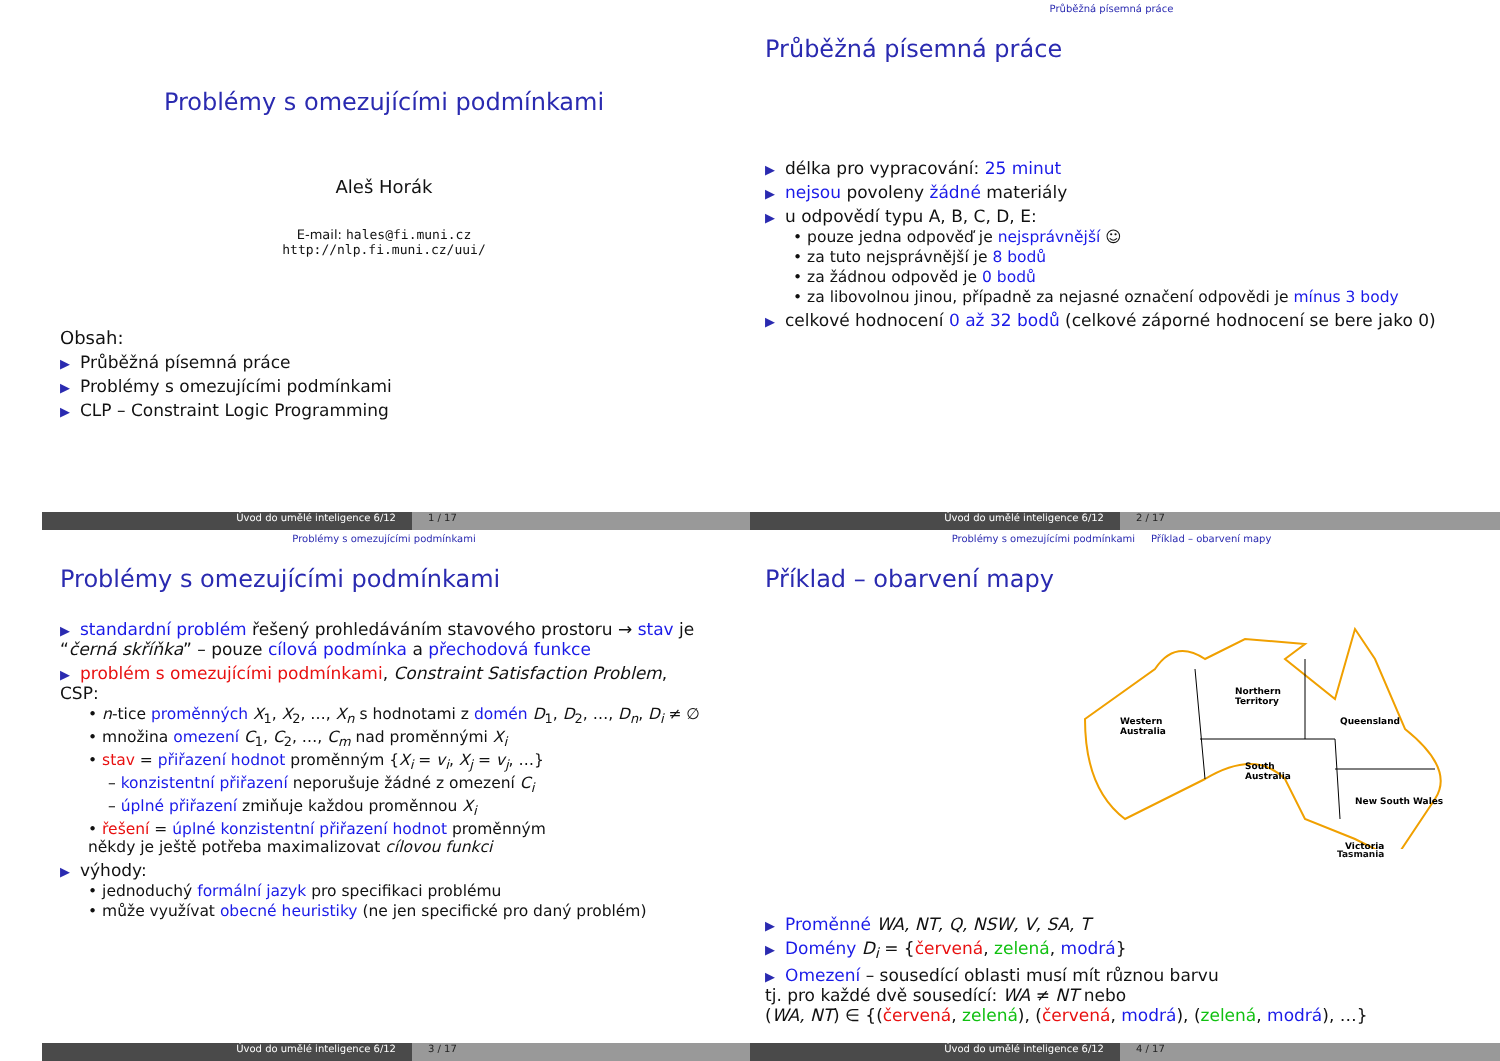Problémy s omezujícími podmínkami
Aleš Horák
E-mail: hales@fi.muni.cz
http://nlp.fi.muni.cz/uui/
Obsah:
Průběžná písemná práce
Problémy s omezujícími podmínkami
CLP – Constraint Logic Programming
Úvod do umělé inteligence 6/12 1 / 17
Průběžná písemná práce
Průběžná písemná práce
délka pro vypracování: 25 minut
nejsou povoleny žádné materiály
u odpovědí typu A, B, C, D, E:
• pouze jedna odpověď je nejsprávnější ☺
• za tuto nejsprávnější je 8 bodů
• za žádnou odpověd je 0 bodů
• za libovolnou jinou, případně za nejasné označení odpovědi je mínus 3 body
celkové hodnocení 0 až 32 bodů (celkové záporné hodnocení se bere jako 0)
Úvod do umělé inteligence 6/12 2 / 17
Problémy s omezujícími podmínkami
Problémy s omezujícími podmínkami
standardní problém řešený prohledáváním stavového prostoru → stav je “černá skříňka” – pouze cílová podmínka a přechodová funkce
problém s omezujícími podmínkami, Constraint Satisfaction Problem, CSP:
• n-tice proměnných X<sub>1</sub>, X<sub>2</sub>, …, X<sub>n</sub> s hodnotami z domén D<sub>1</sub>, D<sub>2</sub>, …, D<sub>n</sub>, D<sub>i</sub> ≠ ∅
• množina omezení C<sub>1</sub>, C<sub>2</sub>, …, C<sub>m</sub> nad proměnnými X<sub>i</sub>
• stav = přiřazení hodnot proměnným {X<sub>i</sub> = v<sub>i</sub>, X<sub>j</sub> = v<sub>j</sub>, …}
– konzistentní přiřazení neporušuje žádné z omezení C<sub>i</sub>
– úplné přiřazení zmiňuje každou proměnnou X<sub>i</sub>
• řešení = úplné konzistentní přiřazení hodnot proměnným
někdy je ještě potřeba maximalizovat cílovou funkci
výhody:
• jednoduchý formální jazyk pro specifikaci problému
• může využívat obecné heuristiky (ne jen specifické pro daný problém)
Úvod do umělé inteligence 6/12 3 / 17
Problémy s omezujícími podmínkami Příklad – obarvení mapy
Příklad – obarvení mapy
Western
Australia
Northern
Territory
Queensland
South
Australia
New South Wales
Victoria
Tasmania
Proměnné WA, NT, Q, NSW, V, SA, T
Domény D<sub>i</sub> = {červená, zelená, modrá}
Omezení – sousedící oblasti musí mít různou barvu
tj. pro každé dvě sousedící: WA ≠ NT nebo
(WA, NT) ∈ {(červená, zelená), (červená, modrá), (zelená, modrá), …}
Úvod do umělé inteligence 6/12 4 / 17